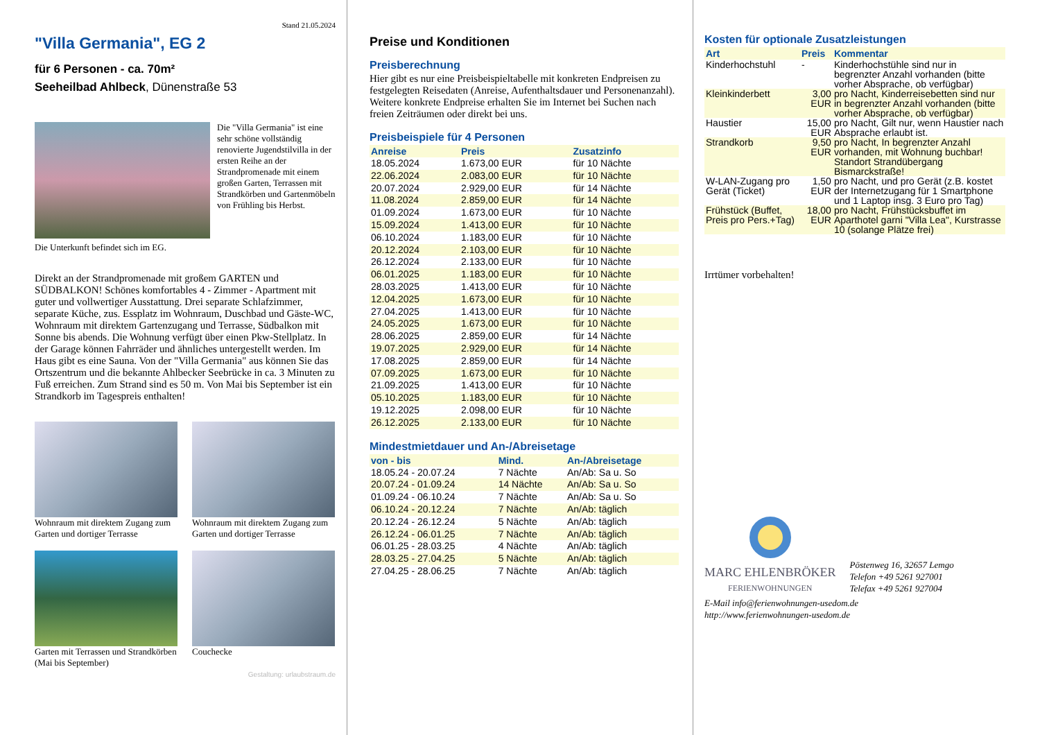Stand 21.05.2024
"Villa Germania", EG 2
für 6 Personen - ca. 70m²
Seeheilbad Ahlbeck, Dünenstraße 53
Die "Villa Germania" ist eine sehr schöne vollständig renovierte Jugendstilvilla in der ersten Reihe an der Strandpromenade mit einem großen Garten, Terrassen mit Strandkörben und Gartenmöbeln von Frühling bis Herbst.
Die Unterkunft befindet sich im EG.
Direkt an der Strandpromenade mit großem GARTEN und SÜDBALKON! Schönes komfortables 4 - Zimmer - Apartment mit guter und vollwertiger Ausstattung. Drei separate Schlafzimmer, separate Küche, zus. Essplatz im Wohnraum, Duschbad und Gäste-WC, Wohnraum mit direktem Gartenzugang und Terrasse, Südbalkon mit Sonne bis abends. Die Wohnung verfügt über einen Pkw-Stellplatz. In der Garage können Fahrräder und ähnliches untergestellt werden. Im Haus gibt es eine Sauna. Von der "Villa Germania" aus können Sie das Ortszentrum und die bekannte Ahlbecker Seebrücke in ca. 3 Minuten zu Fuß erreichen. Zum Strand sind es 50 m. Von Mai bis September ist ein Strandkorb im Tagespreis enthalten!
Wohnraum mit direktem Zugang zum Garten und dortiger Terrasse
Wohnraum mit direktem Zugang zum Garten und dortiger Terrasse
Garten mit Terrassen und Strandkörben (Mai bis September)
Couchecke
Gestaltung: urlaubstraum.de
Preise und Konditionen
Preisberechnung
Hier gibt es nur eine Preisbeispieltabelle mit konkreten Endpreisen zu festgelegten Reisedaten (Anreise, Aufenthaltsdauer und Personenanzahl). Weitere konkrete Endpreise erhalten Sie im Internet bei Suchen nach freien Zeiträumen oder direkt bei uns.
Preisbeispiele für 4 Personen
| Anreise | Preis | Zusatzinfo |
| --- | --- | --- |
| 18.05.2024 | 1.673,00 EUR | für 10 Nächte |
| 22.06.2024 | 2.083,00 EUR | für 10 Nächte |
| 20.07.2024 | 2.929,00 EUR | für 14 Nächte |
| 11.08.2024 | 2.859,00 EUR | für 14 Nächte |
| 01.09.2024 | 1.673,00 EUR | für 10 Nächte |
| 15.09.2024 | 1.413,00 EUR | für 10 Nächte |
| 06.10.2024 | 1.183,00 EUR | für 10 Nächte |
| 20.12.2024 | 2.103,00 EUR | für 10 Nächte |
| 26.12.2024 | 2.133,00 EUR | für 10 Nächte |
| 06.01.2025 | 1.183,00 EUR | für 10 Nächte |
| 28.03.2025 | 1.413,00 EUR | für 10 Nächte |
| 12.04.2025 | 1.673,00 EUR | für 10 Nächte |
| 27.04.2025 | 1.413,00 EUR | für 10 Nächte |
| 24.05.2025 | 1.673,00 EUR | für 10 Nächte |
| 28.06.2025 | 2.859,00 EUR | für 14 Nächte |
| 19.07.2025 | 2.929,00 EUR | für 14 Nächte |
| 17.08.2025 | 2.859,00 EUR | für 14 Nächte |
| 07.09.2025 | 1.673,00 EUR | für 10 Nächte |
| 21.09.2025 | 1.413,00 EUR | für 10 Nächte |
| 05.10.2025 | 1.183,00 EUR | für 10 Nächte |
| 19.12.2025 | 2.098,00 EUR | für 10 Nächte |
| 26.12.2025 | 2.133,00 EUR | für 10 Nächte |
Mindestmietdauer und An-/Abreisetage
| von - bis | Mind. | An-/Abreisetage |
| --- | --- | --- |
| 18.05.24 - 20.07.24 | 7 Nächte | An/Ab: Sa u. So |
| 20.07.24 - 01.09.24 | 14 Nächte | An/Ab: Sa u. So |
| 01.09.24 - 06.10.24 | 7 Nächte | An/Ab: Sa u. So |
| 06.10.24 - 20.12.24 | 7 Nächte | An/Ab: täglich |
| 20.12.24 - 26.12.24 | 5 Nächte | An/Ab: täglich |
| 26.12.24 - 06.01.25 | 7 Nächte | An/Ab: täglich |
| 06.01.25 - 28.03.25 | 4 Nächte | An/Ab: täglich |
| 28.03.25 - 27.04.25 | 5 Nächte | An/Ab: täglich |
| 27.04.25 - 28.06.25 | 7 Nächte | An/Ab: täglich |
Kosten für optionale Zusatzleistungen
| Art | Preis | Kommentar |
| --- | --- | --- |
| Kinderhochstuhl | - | Kinderhochstühle sind nur in begrenzter Anzahl vorhanden (bitte vorher Absprache, ob verfügbar) |
| Kleinkinderbett | 3,00 EUR | pro Nacht, Kinderreisebetten sind nur in begrenzter Anzahl vorhanden (bitte vorher Absprache, ob verfügbar) |
| Haustier | 15,00 EUR | pro Nacht, Gilt nur, wenn Haustier nach Absprache erlaubt ist. |
| Strandkorb | 9,50 EUR | pro Nacht, In begrenzter Anzahl vorhanden, mit Wohnung buchbar! Standort Strandübergang Bismarckstraße! |
| W-LAN-Zugang pro Gerät (Ticket) | 1,50 EUR | pro Nacht, und pro Gerät (z.B. kostet der Internetzugang für 1 Smartphone und 1 Laptop insg. 3 Euro pro Tag) |
| Frühstück (Buffet, Preis pro Pers.+Tag) | 18,00 EUR | pro Nacht, Frühstücksbuffet im Aparthotel garni "Villa Lea", Kurstrasse 10 (solange Plätze frei) |
Irrtümer vorbehalten!
MARC EHLENBRÖKER
FERIENWOHNUNGEN
Pöstenweg 16, 32657 Lemgo
Telefon +49 5261 927001
Telefax +49 5261 927004
E-Mail info@ferienwohnungen-usedom.de
http://www.ferienwohnungen-usedom.de